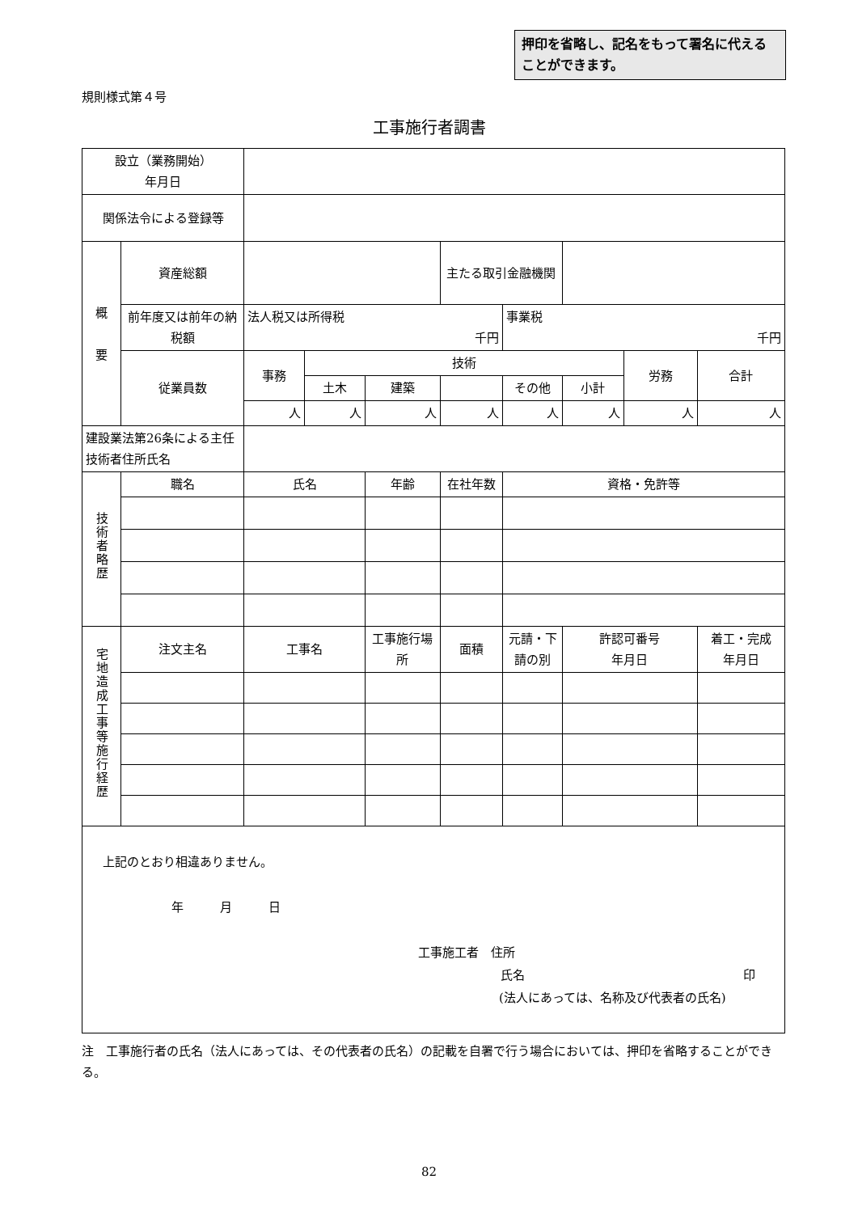押印を省略し、記名をもって署名に代えることができます。
規則様式第４号
工事施行者調書
| 設立（業務開始） 年月日 | | | | | | | | | |
| 関係法令による登録等 | | | | | | | | | |
| 概 要 | 資産総額 | | | | 主たる取引金融機関 | | | | |
| | 前年度又は前年の納税額 | 法人税又は所得税 千円 | | | | 事業税 千円 | | | |
| | 従業員数 | 事務 | 技術 | | | | | 労務 | 合計 |
| | | | 土木 | 建築 | | その他 | 小計 | | |
| | | 人 | 人 | 人 | 人 | 人 | 人 | 人 | 人 |
| 建設業法第26条による主任技術者住所氏名 | | | | | | | | | |
| 技術者略歴 | 職名 | 氏名 | | 年齢 | 在社年数 | 資格・免許等 | | | |
| 宅地造成工事等施行経歴 | 注文主名 | 工事名 | | 工事施行場所 | 面積 | 元請・下請の別 | 許認可番号 年月日 | | 着工・完成 年月日 |
| 上記のとおり相違ありません。 年 月 日 工事施工者 住所 氏名 印 (法人にあっては、名称及び代表者の氏名) | | | | | | | | | |
注　工事施行者の氏名（法人にあっては、その代表者の氏名）の記載を自署で行う場合においては、押印を省略することができる。
82